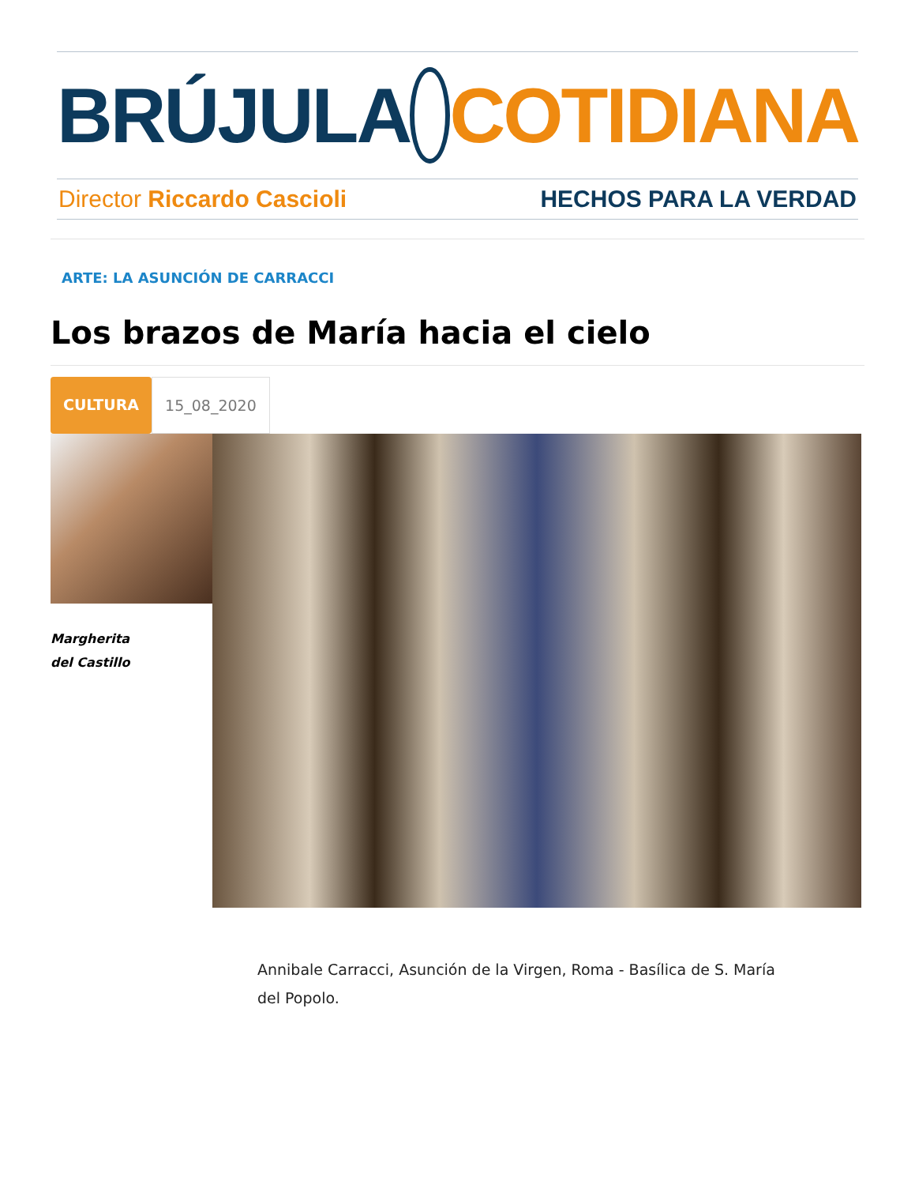BRÚJULA COTIDIANA
Director Riccardo Cascioli HECHOS PARA LA VERDAD
ARTE: LA ASUNCIÓN DE CARRACCI
Los brazos de María hacia el cielo
CULTURA 15_08_2020
Margherita
del Castillo
Annibale Carracci, Asunción de la Virgen, Roma - Basílica de S. María del Popolo.